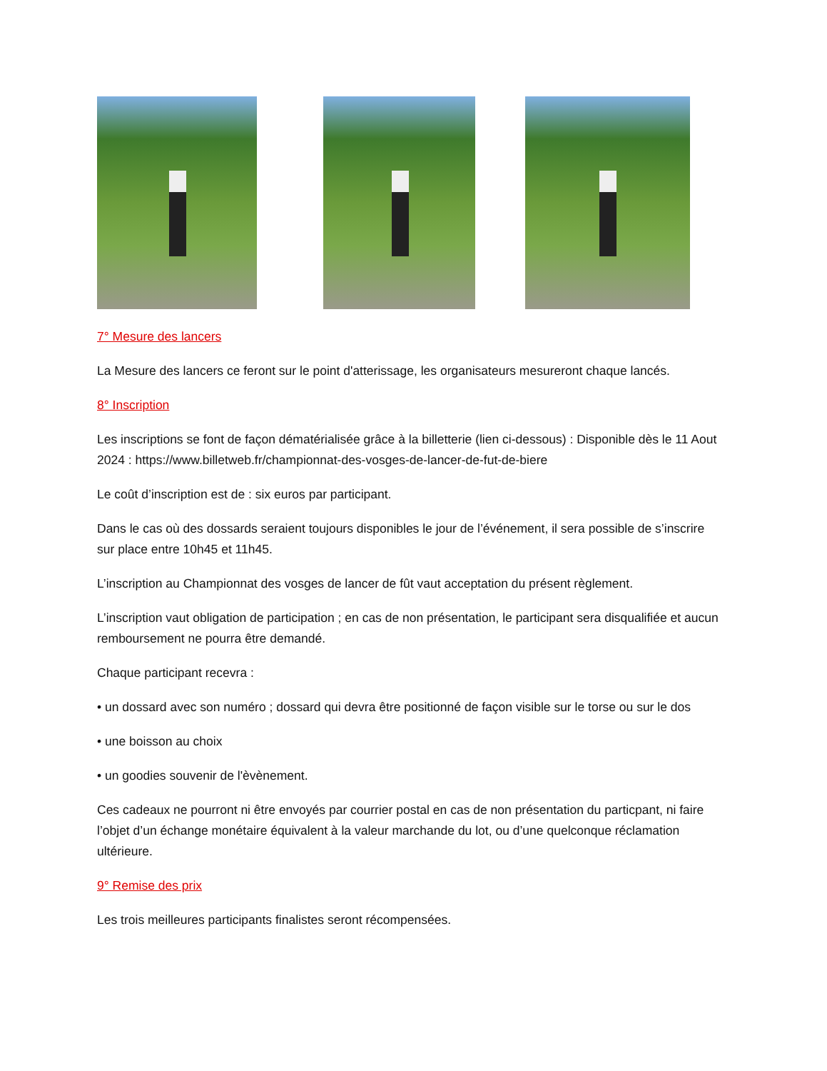7° Mesure des lancers
La Mesure des lancers ce feront sur le point d'atterissage, les organisateurs mesureront chaque lancés.
8° Inscription
Les inscriptions se font de façon dématérialisée grâce à la billetterie (lien ci-dessous) : Disponible dès le 11 Aout 2024 : https://www.billetweb.fr/championnat-des-vosges-de-lancer-de-fut-de-biere
Le coût d’inscription est de : six euros par participant.
Dans le cas où des dossards seraient toujours disponibles le jour de l’événement, il sera possible de s’inscrire sur place entre 10h45 et 11h45.
L’inscription au Championnat des vosges de lancer de fût vaut acceptation du présent règlement.
L’inscription vaut obligation de participation ; en cas de non présentation, le participant sera disqualifiée et aucun remboursement ne pourra être demandé.
Chaque participant recevra :
• un dossard avec son numéro ; dossard qui devra être positionné de façon visible sur le torse ou sur le dos
• une boisson au choix
• un goodies souvenir de l'èvènement.
Ces cadeaux ne pourront ni être envoyés par courrier postal en cas de non présentation du particpant, ni faire l’objet d’un échange monétaire équivalent à la valeur marchande du lot, ou d’une quelconque réclamation ultérieure.
9° Remise des prix
Les trois meilleures participants finalistes seront récompensées.